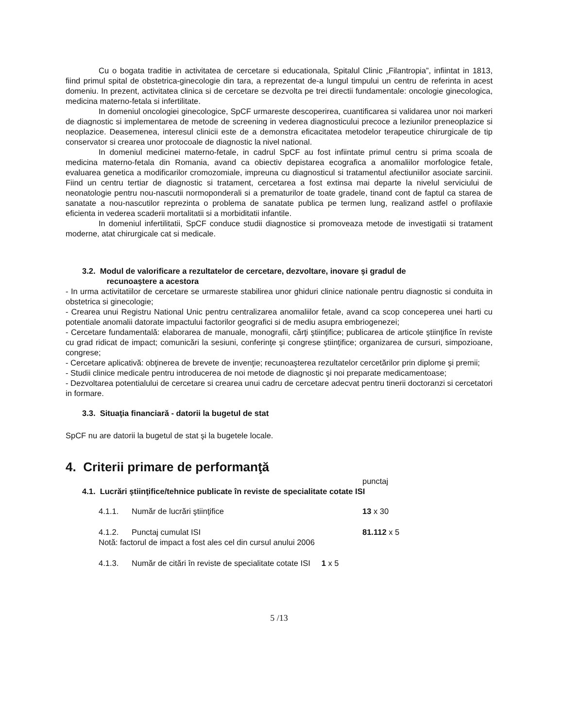Cu o bogata traditie in activitatea de cercetare si educationala, Spitalul Clinic „Filantropia”, infiintat in 1813, fiind primul spital de obstetrica-ginecologie din tara, a reprezentat de-a lungul timpului un centru de referinta in acest domeniu. In prezent, activitatea clinica si de cercetare se dezvolta pe trei directii fundamentale: oncologie ginecologica, medicina materno-fetala si infertilitate.
In domeniul oncologiei ginecologice, SpCF urmareste descoperirea, cuantificarea si validarea unor noi markeri de diagnostic si implementarea de metode de screening in vederea diagnosticului precoce a leziunilor preneoplazice si neoplazice. Deasemenea, interesul clinicii este de a demonstra eficacitatea metodelor terapeutice chirurgicale de tip conservator si crearea unor protocoale de diagnostic la nivel national.
In domeniul medicinei materno-fetale, in cadrul SpCF au fost infiintate primul centru si prima scoala de medicina materno-fetala din Romania, avand ca obiectiv depistarea ecografica a anomaliilor morfologice fetale, evaluarea genetica a modificarilor cromozomiale, impreuna cu diagnosticul si tratamentul afectiuniilor asociate sarcinii. Fiind un centru tertiar de diagnostic si tratament, cercetarea a fost extinsa mai departe la nivelul serviciului de neonatologie pentru nou-nascutii normoponderali si a prematurilor de toate gradele, tinand cont de faptul ca starea de sanatate a nou-nascutilor reprezinta o problema de sanatate publica pe termen lung, realizand astfel o profilaxie eficienta in vederea scaderii mortalitatii si a morbiditatii infantile.
In domeniul infertilitatii, SpCF conduce studii diagnostice si promoveaza metode de investigatii si tratament moderne, atat chirurgicale cat si medicale.
3.2. Modul de valorificare a rezultatelor de cercetare, dezvoltare, inovare şi gradul de
recunoaştere a acestora
- In urma activitatiilor de cercetare se urmareste stabilirea unor ghiduri clinice nationale pentru diagnostic si conduita in obstetrica si ginecologie;
- Crearea unui Registru National Unic pentru centralizarea anomaliilor fetale, avand ca scop conceperea unei harti cu potentiale anomalii datorate impactului factorilor geografici si de mediu asupra embriogenezei;
- Cercetare fundamentală: elaborarea de manuale, monografii, cărţi ştiinţifice; publicarea de articole ştiinţifice în reviste cu grad ridicat de impact; comunicări la sesiuni, conferinţe şi congrese ştiinţifice; organizarea de cursuri, simpozioane, congrese;
- Cercetare aplicativă: obţinerea de brevete de invenţie; recunoaşterea rezultatelor cercetărilor prin diplome şi premii;
- Studii clinice medicale pentru introducerea de noi metode de diagnostic şi noi preparate medicamentoase;
- Dezvoltarea potentialului de cercetare si crearea unui cadru de cercetare adecvat pentru tinerii doctoranzi si cercetatori in formare.
3.3. Situaţia financiară - datorii la bugetul de stat
SpCF nu are datorii la bugetul de stat şi la bugetele locale.
4. Criterii primare de performanţă
punctaj
4.1. Lucrări ştiinţifice/tehnice publicate în reviste de specialitate cotate ISI
4.1.1. Număr de lucrări ştiinţifice 13 x 30
4.1.2. Punctaj cumulat ISI 81.112 x 5
Notă: factorul de impact a fost ales cel din cursul anului 2006
4.1.3. Număr de citări în reviste de specialitate cotate ISI 1 x 5
5 /13